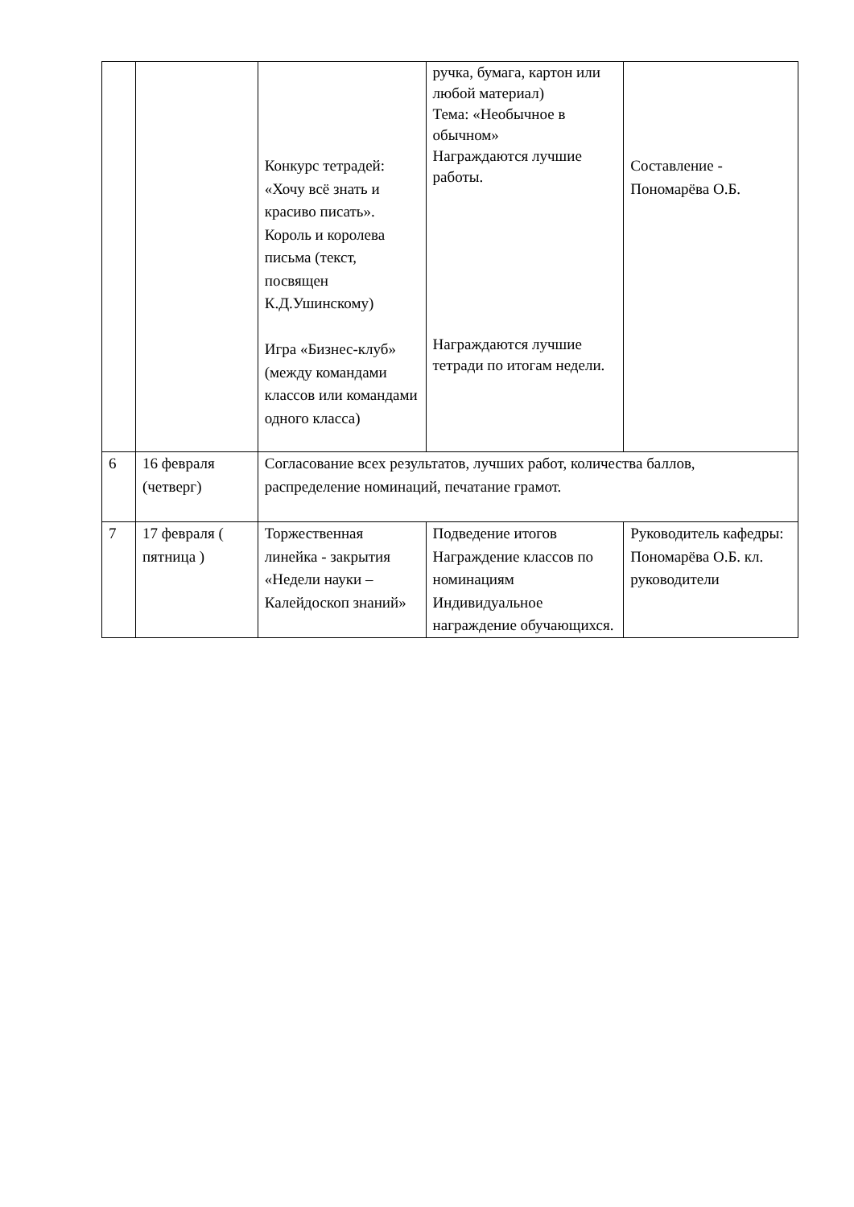| | | Конкурс тетрадей: «Хочу всё знать и красиво писать». Король и королева письма (текст, посвящен К.Д.Ушинскому) Игра «Бизнес-клуб» (между командами классов или командами одного класса) | ручка, бумага, картон или любой материал) Тема: «Необычное в обычном» Награждаются лучшие работы. Награждаются лучшие тетради по итогам недели. | Составление - Пономарёва О.Б. |
| 6 | 16 февраля (четверг) | Согласование всех результатов, лучших работ, количества баллов, распределение номинаций, печатание грамот. | | |
| 7 | 17 февраля ( пятница ) | Торжественная линейка - закрытия «Недели науки – Калейдоскоп знаний» | Подведение итогов Награждение классов по номинациям Индивидуальное награждение обучающихся. | Руководитель кафедры: Пономарёва О.Б. кл. руководители |